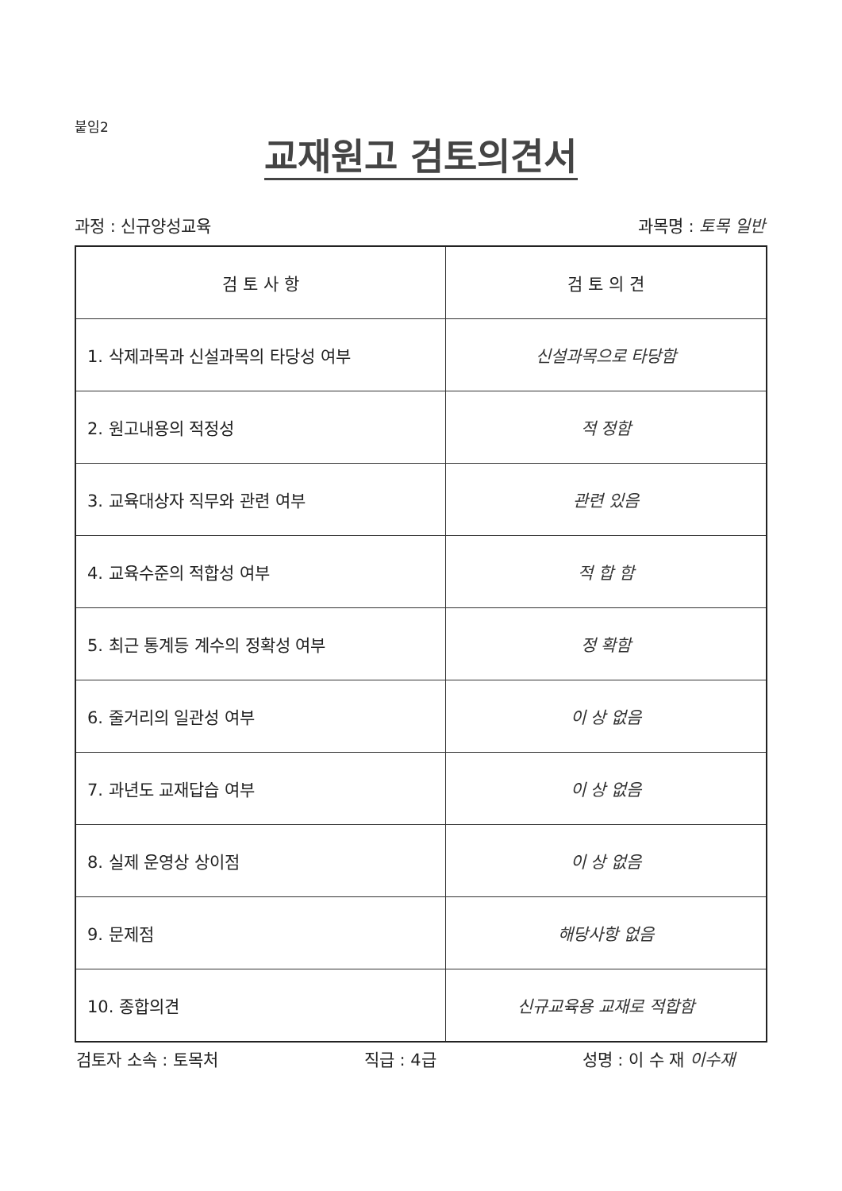붙임2
교재원고 검토의견서
과정 : 신규양성교육 과목명 : 토목 일반
| 검 토 사 항 | 검 토 의 견 |
| --- | --- |
| 1. 삭제과목과 신설과목의 타당성 여부 | 신설과목으로 타당함 |
| 2. 원고내용의 적정성 | 적 정함 |
| 3. 교육대상자 직무와 관련 여부 | 관련 있음 |
| 4. 교육수준의 적합성 여부 | 적 합 함 |
| 5. 최근 통계등 계수의 정확성 여부 | 정 확함 |
| 6. 줄거리의 일관성 여부 | 이 상 없음 |
| 7. 과년도 교재답습 여부 | 이 상 없음 |
| 8. 실제 운영상 상이점 | 이 상 없음 |
| 9. 문제점 | 해당사항 없음 |
| 10. 종합의견 | 신규교육용 교재로 적합함 |
검토자 소속 : 토목처 직급 : 4급 성명 : 이 수 재 이수재